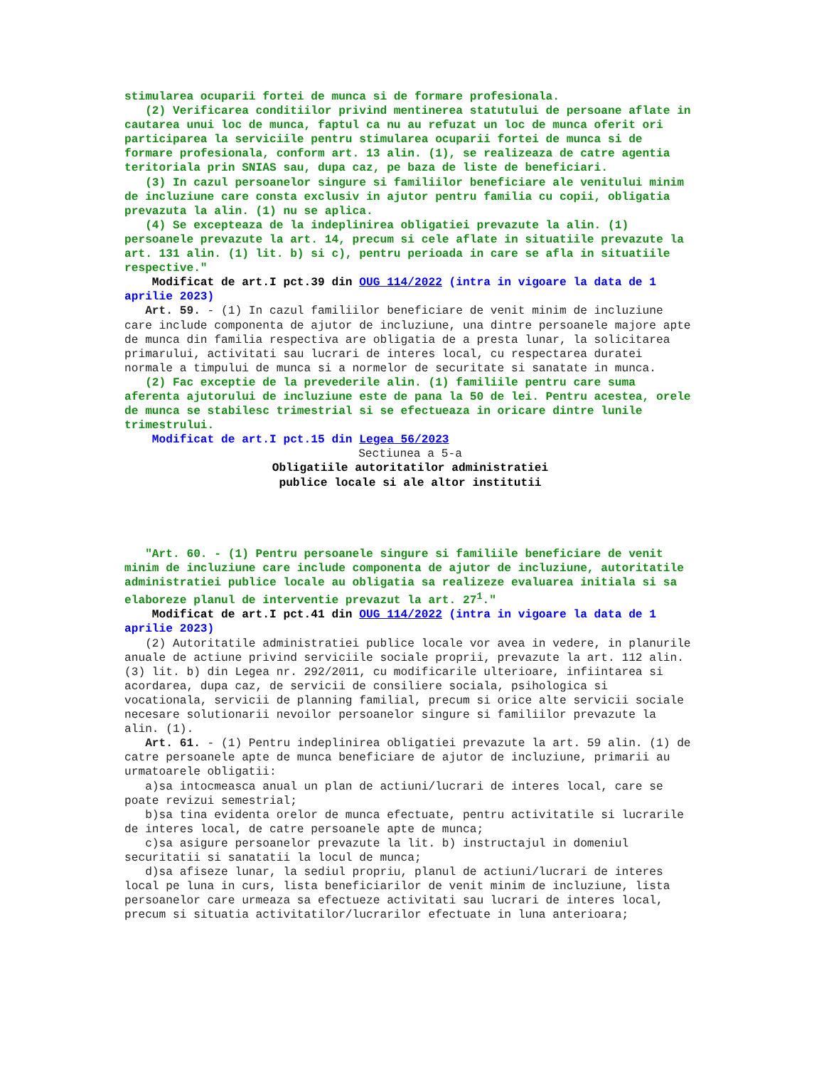stimularea ocuparii fortei de munca si de formare profesionala.
(2) Verificarea conditiilor privind mentinerea statutului de persoane aflate in cautarea unui loc de munca, faptul ca nu au refuzat un loc de munca oferit ori participarea la serviciile pentru stimularea ocuparii fortei de munca si de formare profesionala, conform art. 13 alin. (1), se realizeaza de catre agentia teritoriala prin SNIAS sau, dupa caz, pe baza de liste de beneficiari.
(3) In cazul persoanelor singure si familiilor beneficiare ale venitului minim de incluziune care consta exclusiv in ajutor pentru familia cu copii, obligatia prevazuta la alin. (1) nu se aplica.
(4) Se excepteaza de la indeplinirea obligatiei prevazute la alin. (1) persoanele prevazute la art. 14, precum si cele aflate in situatiile prevazute la art. 131 alin. (1) lit. b) si c), pentru perioada in care se afla in situatiile respective."
Modificat de art.I pct.39 din OUG 114/2022 (intra in vigoare la data de 1 aprilie 2023)
Art. 59. - (1) In cazul familiilor beneficiare de venit minim de incluziune care include componenta de ajutor de incluziune, una dintre persoanele majore apte de munca din familia respectiva are obligatia de a presta lunar, la solicitarea primarului, activitati sau lucrari de interes local, cu respectarea duratei normale a timpului de munca si a normelor de securitate si sanatate in munca.
(2) Fac exceptie de la prevederile alin. (1) familiile pentru care suma aferenta ajutorului de incluziune este de pana la 50 de lei. Pentru acestea, orele de munca se stabilesc trimestrial si se efectueaza in oricare dintre lunile trimestrului.
Modificat de art.I pct.15 din Legea 56/2023
Sectiunea a 5-a
Obligatiile autoritatilor administratiei
publice locale si ale altor institutii
"Art. 60. - (1) Pentru persoanele singure si familiile beneficiare de venit minim de incluziune care include componenta de ajutor de incluziune, autoritatile administratiei publice locale au obligatia sa realizeze evaluarea initiala si sa elaboreze planul de interventie prevazut la art. 27<sup>1</sup>."
Modificat de art.I pct.41 din OUG 114/2022 (intra in vigoare la data de 1 aprilie 2023)
(2) Autoritatile administratiei publice locale vor avea in vedere, in planurile anuale de actiune privind serviciile sociale proprii, prevazute la art. 112 alin. (3) lit. b) din Legea nr. 292/2011, cu modificarile ulterioare, infiintarea si acordarea, dupa caz, de servicii de consiliere sociala, psihologica si vocationala, servicii de planning familial, precum si orice alte servicii sociale necesare solutionarii nevoilor persoanelor singure si familiilor prevazute la alin. (1).
Art. 61. - (1) Pentru indeplinirea obligatiei prevazute la art. 59 alin. (1) de catre persoanele apte de munca beneficiare de ajutor de incluziune, primarii au urmatoarele obligatii:
a)sa intocmeasca anual un plan de actiuni/lucrari de interes local, care se poate revizui semestrial;
b)sa tina evidenta orelor de munca efectuate, pentru activitatile si lucrarile de interes local, de catre persoanele apte de munca;
c)sa asigure persoanelor prevazute la lit. b) instructajul in domeniul securitatii si sanatatii la locul de munca;
d)sa afiseze lunar, la sediul propriu, planul de actiuni/lucrari de interes local pe luna in curs, lista beneficiarilor de venit minim de incluziune, lista persoanelor care urmeaza sa efectueze activitati sau lucrari de interes local, precum si situatia activitatilor/lucrarilor efectuate in luna anterioara;